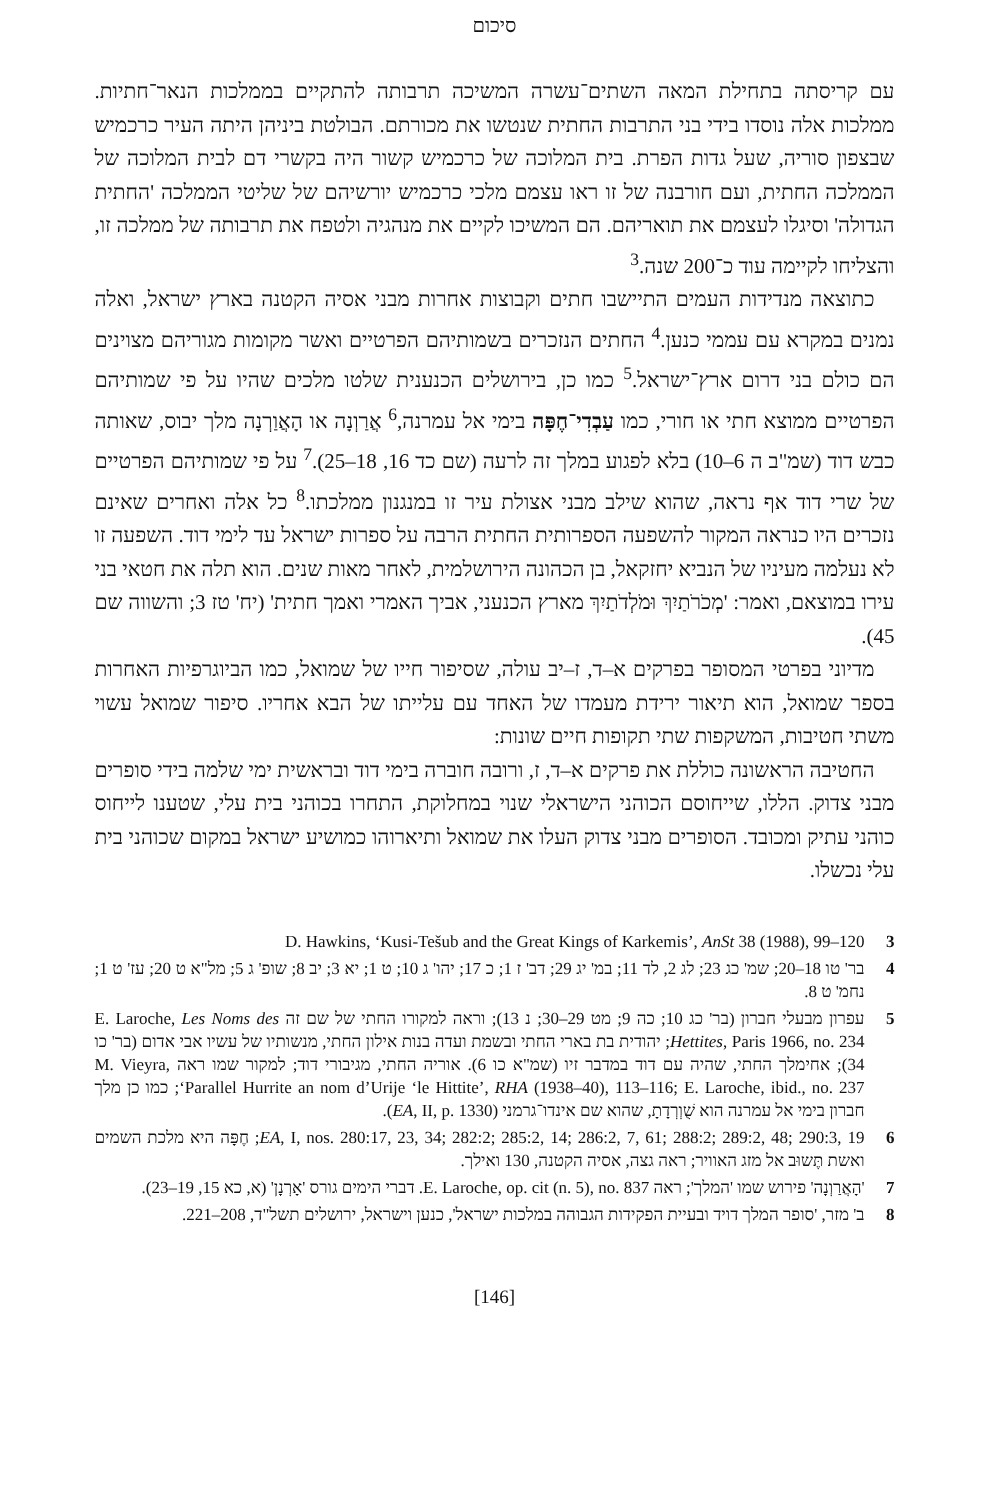סיכום
עם קריסתה בתחילת המאה השתים־עשרה המשיכה תרבותה להתקיים בממלכות הנאר־חתיות. ממלכות אלה נוסדו בידי בני התרבות החתית שנטשו את מכורתם. הבולטת ביניהן היתה העיר כרכמיש שבצפון סוריה, שעל גדות הפרת. בית המלוכה של כרכמיש קשור היה בקשרי דם לבית המלוכה של הממלכה החתית, ועם חורבנה של זו ראו עצמם מלכי כרכמיש יורשיהם של שליטי הממלכה 'החתית הגדולה' וסיגלו לעצמם את תואריהם. הם המשיכו לקיים את מנהגיה ולטפח את תרבותה של ממלכה זו, והצליחו לקיימה עוד כ־200 שנה.<sup>3</sup>
כתוצאה מנדידות העמים התיישבו חתים וקבוצות אחרות מבני אסיה הקטנה בארץ ישראל, ואלה נמנים במקרא עם עממי כנען.<sup>4</sup> החתים הנזכרים בשמותיהם הפרטיים ואשר מקומות מגוריהם מצוינים הם כולם בני דרום ארץ־ישראל.<sup>5</sup> כמו כן, בירושלים הכנענית שלטו מלכים שהיו על פי שמותיהם הפרטיים ממוצא חתי או חורי, כמו עַבְדִי־חֶפָּה בימי אל עמרנה,<sup>6</sup> אֲרַוְנָה או הָאֲוַרְנָה מלך יבוס, שאותה כבש דוד (שמ"ב ה 6–10) בלא לפגוע במלך זה לרעה (שם כד 16, 18–25).<sup>7</sup> על פי שמותיהם הפרטיים של שרי דוד אף נראה, שהוא שילב מבני אצולת עיר זו במנגנון ממלכתו.<sup>8</sup> כל אלה ואחרים שאינם נזכרים היו כנראה המקור להשפעה הספרותית החתית הרבה על ספרות ישראל עד לימי דוד. השפעה זו לא נעלמה מעיניו של הנביא יחזקאל, בן הכהונה הירושלמית, לאחר מאות שנים. הוא תלה את חטאי בני עירו במוצאם, ואמר: 'מְכֹרֹתַיִךְ וּמֹלְדֹתַיִךְ מארץ הכנעני, אביך האמרי ואמך חתית' (יח' טז 3; והשווה שם 45).
מדיוני בפרטי המסופר בפרקים א–ד, ז–יב עולה, שסיפור חייו של שמואל, כמו הביוגרפיות האחרות בספר שמואל, הוא תיאור ירידת מעמדו של האחד עם עלייתו של הבא אחריו. סיפור שמואל עשוי משתי חטיבות, המשקפות שתי תקופות חיים שונות:
החטיבה הראשונה כוללת את פרקים א–ד, ז, ורובה חוברה בימי דוד ובראשית ימי שלמה בידי סופרים מבני צדוק. הללו, שייחוסם הכוהני הישראלי שנוי במחלוקת, התחרו בכוהני בית עלי, שטענו לייחוס כוהני עתיק ומכובד. הסופרים מבני צדוק העלו את שמואל ותיארוהו כמושיע ישראל במקום שכוהני בית עלי נכשלו.
3 D. Hawkins, ‘Kusi-Tešub and the Great Kings of Karkemis’, AnSt 38 (1988), 99–120
4 בר' טו 18–20; שמ' כג 23; לג 2, לד 11; במ' יג 29; דב' ז 1; כ 17; יהו' ג 10; ט 1; יא 3; יב 8; שופ' ג 5; מל"א ט 20; עז' ט 1; נחמ' ט 8.
5 עפרון מבעלי חברון (בר' כג 10; כה 9; מט 29–30; נ 13); וראה למקורו החתי של שם זה E. Laroche, Les Noms des Hettites, Paris 1966, no. 234; יהודית בת בארי החתי ובשמת ועדה בנות אילון החתי, מנשותיו של עשיו אבי אדום (בר' כו 34); אחימלך החתי, שהיה עם דוד במדבר זיו (שמ"א כו 6). אוריה החתי, מגיבורי דוד; למקור שמו ראה M. Vieyra, ‘Parallel Hurrite an nom d’Urije ‘le Hittite’, RHA (1938–40), 113–116; E. Laroche, ibid., no. 237; כמו כן מלך חברון בימי אל עמרנה הוא שֻׁוְרְדָתָ, שהוא שם אינדו־גרמני (EA, II, p. 1330).
6 EA, I, nos. 280:17, 23, 34; 282:2; 285:2, 14; 286:2, 7, 61; 288:2; 289:2, 48; 290:3, 19; חֶפָּה היא מלכת השמים ואשת תֶּשוּב אל מזג האוויר; ראה גצה, אסיה הקטנה, 130 ואילך.
7 'הָאֲרַוְנָה' פירוש שמו 'המלך'; ראה E. Laroche, op. cit (n. 5), no. 837. דברי הימים גורס 'אָרְנָן' (א, כא 15, 19–23).
8 ב' מזר, 'סופר המלך דויד ובעיית הפקידות הגבוהה במלכות ישראל', כנען וישראל, ירושלים תשל"ד, 208–221.
[146]